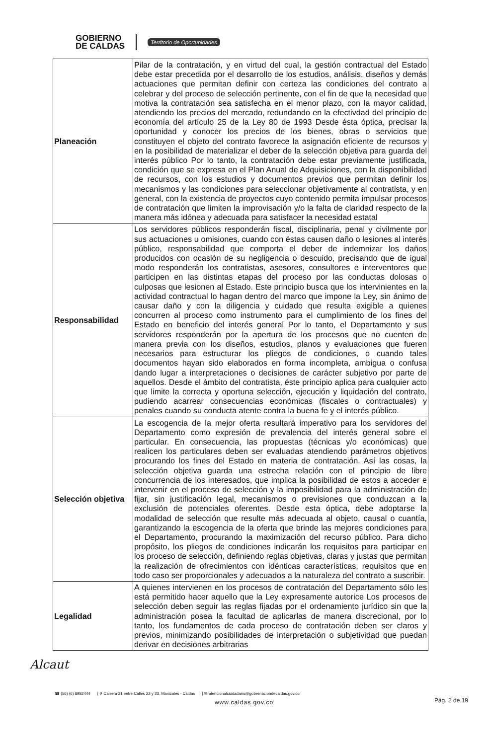GOBIERNO
DE CALDAS
Territorio de Oportunidades
| Planeación | Pilar de la contratación, y en virtud del cual, la gestión contractual del Estado debe estar precedida por el desarrollo de los estudios, análisis, diseños y demás actuaciones que permitan definir con certeza las condiciones del contrato a celebrar y del proceso de selección pertinente, con el fin de que la necesidad que motiva la contratación sea satisfecha en el menor plazo, con la mayor calidad, atendiendo los precios del mercado, redundando en la efectivdad del principio de economía del artículo 25 de la Ley 80 de 1993 Desde ésta óptica, precisar la oportunidad y conocer los precios de los bienes, obras o servicios que constituyen el objeto del contrato favorece la asignación eficiente de recursos y en la posibilidad de materializar el deber de la selección objetiva para guarda del interés público Por lo tanto, la contratación debe estar previamente justificada, condición que se expresa en el Plan Anual de Adquisiciones, con la disponibilidad de recursos, con los estudios y documentos previos que permitan definir los mecanismos y las condiciones para seleccionar objetivamente al contratista, y en general, con la existencia de proyectos cuyo contenido permita impulsar procesos de contratación que limiten la improvisación y/o la falta de claridad respecto de la manera más idónea y adecuada para satisfacer la necesidad estatal |
| Responsabilidad | Los servidores públicos responderán fiscal, disciplinaria, penal y civilmente por sus actuaciones u omisiones, cuando con éstas causen daño o lesiones al interés público, responsabilidad que comporta el deber de indemnizar los daños producidos con ocasión de su negligencia o descuido, precisando que de igual modo responderán los contratistas, asesores, consultores e interventores que participen en las distintas etapas del proceso por las conductas dolosas o culposas que lesionen al Estado. Este principio busca que los intervinientes en la actividad contractual lo hagan dentro del marco que impone la Ley, sin ánimo de causar daño y con la diligencia y cuidado que resulta exigible a quienes concurren al proceso como instrumento para el cumplimiento de los fines del Estado en beneficio del interés general Por lo tanto, el Departamento y sus servidores responderán por la apertura de los procesos que no cuenten de manera previa con los diseños, estudios, planos y evaluaciones que fueren necesarios para estructurar los pliegos de condiciones, o cuando tales documentos hayan sido elaborados en forma incompleta, ambigua o confusa dando lugar a interpretaciones o decisiones de carácter subjetivo por parte de aquellos. Desde el ámbito del contratista, éste principio aplica para cualquier acto que limite la correcta y oportuna selección, ejecución y liquidación del contrato, pudiendo acarrear consecuencias económicas (fiscales o contractuales) y penales cuando su conducta atente contra la buena fe y el interés público. |
| Selección objetiva | La escogencia de la mejor oferta resultará imperativo para los servidores del Departamento como expresión de prevalencia del interés general sobre el particular. En consecuencia, las propuestas (técnicas y/o económicas) que realicen los particulares deben ser evaluadas atendiendo parámetros objetivos procurando los fines del Estado en materia de contratación. Así las cosas, la selección objetiva guarda una estrecha relación con el principio de libre concurrencia de los interesados, que implica la posibilidad de estos a acceder e intervenir en el proceso de selección y la imposibilidad para la administración de fijar, sin justificación legal, mecanismos o previsiones que conduzcan a la exclusión de potenciales oferentes. Desde esta óptica, debe adoptarse la modalidad de selección que resulte más adecuada al objeto, causal o cuantía, garantizando la escogencia de la oferta que brinde las mejores condiciones para el Departamento, procurando la maximización del recurso público. Para dicho propósito, los pliegos de condiciones indicarán los requisitos para participar en los proceso de selección, definiendo reglas objetivas, claras y justas que permitan la realización de ofrecimientos con idénticas características, requisitos que en todo caso ser proporcionales y adecuados a la naturaleza del contrato a suscribir. |
| Legalidad | A quienes intervienen en los procesos de contratación del Departamento sólo les está permitido hacer aquello que la Ley expresamente autorice Los procesos de selección deben seguir las reglas fijadas por el ordenamiento jurídico sin que la administración posea la facultad de aplicarlas de manera discrecional, por lo tanto, los fundamentos de cada proceso de contratación deben ser claros y previos, minimizando posibilidades de interpretación o subjetividad que puedan derivar en decisiones arbitrarias |
Alcaut
☎ (56) (6) 8982444 | ⚲ Carrera 21 entre Calles 22 y 23, Manizales - Caldas | ✉ atencionalciudadano@gobernaciondecaldas.gov.co
www.caldas.gov.co
Pág. 2 de 19